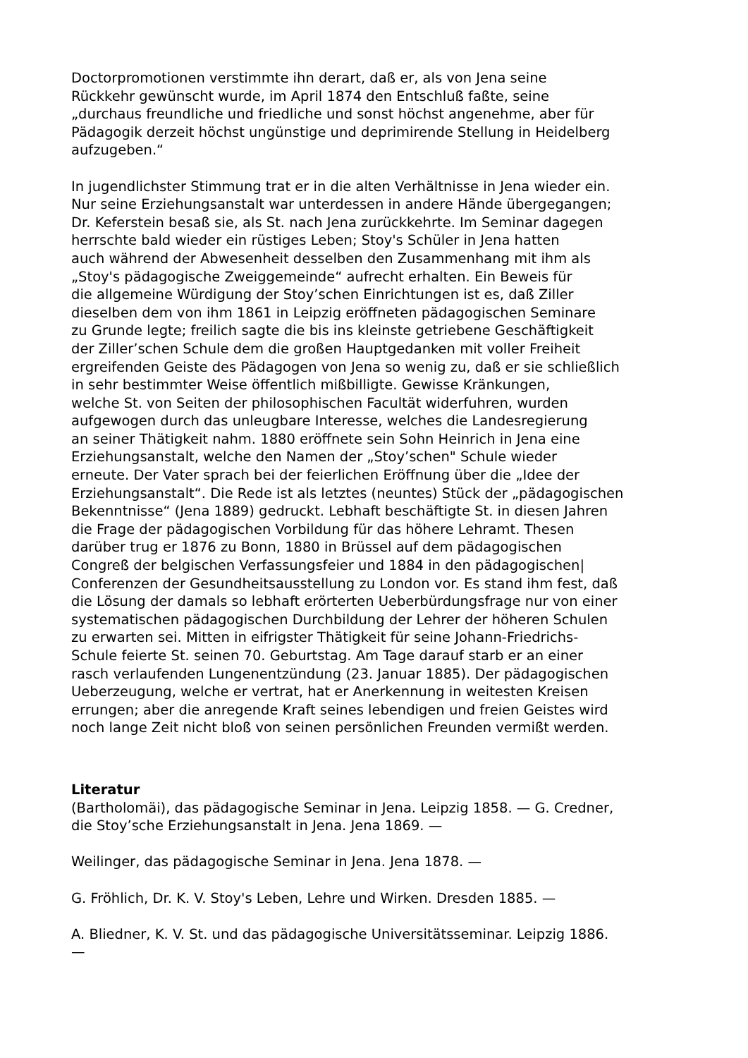Doctorpromotionen verstimmte ihn derart, daß er, als von Jena seine
Rückkehr gewünscht wurde, im April 1874 den Entschluß faßte, seine
„durchaus freundliche und friedliche und sonst höchst angenehme, aber für
Pädagogik derzeit höchst ungünstige und deprimirende Stellung in Heidelberg
aufzugeben.“
In jugendlichster Stimmung trat er in die alten Verhältnisse in Jena wieder ein.
Nur seine Erziehungsanstalt war unterdessen in andere Hände übergegangen;
Dr. Keferstein besaß sie, als St. nach Jena zurückkehrte. Im Seminar dagegen
herrschte bald wieder ein rüstiges Leben; Stoy's Schüler in Jena hatten
auch während der Abwesenheit desselben den Zusammenhang mit ihm als
„Stoy's pädagogische Zweiggemeinde“ aufrecht erhalten. Ein Beweis für
die allgemeine Würdigung der Stoy’schen Einrichtungen ist es, daß Ziller
dieselben dem von ihm 1861 in Leipzig eröffneten pädagogischen Seminare
zu Grunde legte; freilich sagte die bis ins kleinste getriebene Geschäftigkeit
der Ziller’schen Schule dem die großen Hauptgedanken mit voller Freiheit
ergreifenden Geiste des Pädagogen von Jena so wenig zu, daß er sie schließlich
in sehr bestimmter Weise öffentlich mißbilligte. Gewisse Kränkungen,
welche St. von Seiten der philosophischen Facultät widerfuhren, wurden
aufgewogen durch das unleugbare Interesse, welches die Landesregierung
an seiner Thätigkeit nahm. 1880 eröffnete sein Sohn Heinrich in Jena eine
Erziehungsanstalt, welche den Namen der „Stoy’schen" Schule wieder
erneute. Der Vater sprach bei der feierlichen Eröffnung über die „Idee der
Erziehungsanstalt“. Die Rede ist als letztes (neuntes) Stück der „pädagogischen
Bekenntnisse“ (Jena 1889) gedruckt. Lebhaft beschäftigte St. in diesen Jahren
die Frage der pädagogischen Vorbildung für das höhere Lehramt. Thesen
darüber trug er 1876 zu Bonn, 1880 in Brüssel auf dem pädagogischen
Congreß der belgischen Verfassungsfeier und 1884 in den pädagogischen|
Conferenzen der Gesundheitsausstellung zu London vor. Es stand ihm fest, daß
die Lösung der damals so lebhaft erörterten Ueberbürdungsfrage nur von einer
systematischen pädagogischen Durchbildung der Lehrer der höheren Schulen
zu erwarten sei. Mitten in eifrigster Thätigkeit für seine Johann-Friedrichs-
Schule feierte St. seinen 70. Geburtstag. Am Tage darauf starb er an einer
rasch verlaufenden Lungenentzündung (23. Januar 1885). Der pädagogischen
Ueberzeugung, welche er vertrat, hat er Anerkennung in weitesten Kreisen
errungen; aber die anregende Kraft seines lebendigen und freien Geistes wird
noch lange Zeit nicht bloß von seinen persönlichen Freunden vermißt werden.
Literatur
(Bartholomäi), das pädagogische Seminar in Jena. Leipzig 1858. — G. Credner,
die Stoy’sche Erziehungsanstalt in Jena. Jena 1869. —
Weilinger, das pädagogische Seminar in Jena. Jena 1878. —
G. Fröhlich, Dr. K. V. Stoy's Leben, Lehre und Wirken. Dresden 1885. —
A. Bliedner, K. V. St. und das pädagogische Universitätsseminar. Leipzig 1886.
—